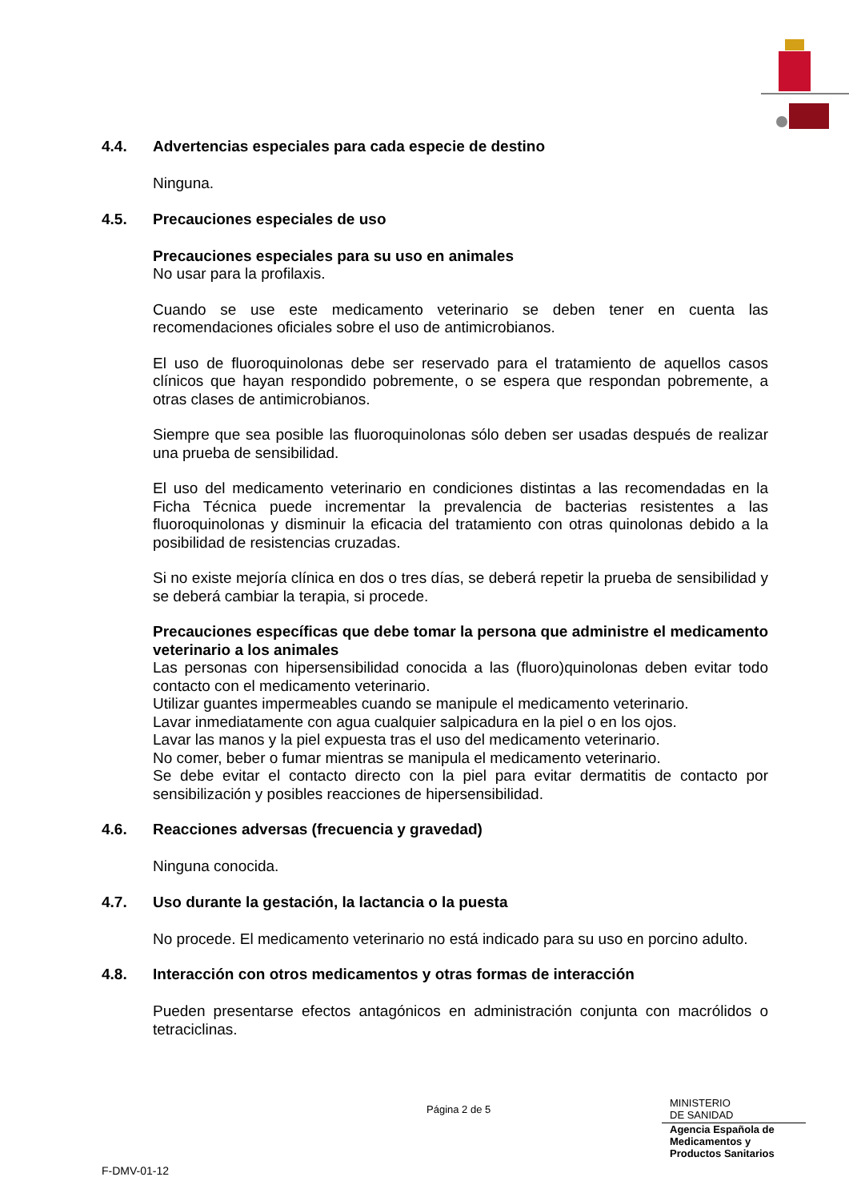4.4. Advertencias especiales para cada especie de destino
Ninguna.
4.5. Precauciones especiales de uso
Precauciones especiales para su uso en animales
No usar para la profilaxis.
Cuando se use este medicamento veterinario se deben tener en cuenta las recomendaciones oficiales sobre el uso de antimicrobianos.
El uso de fluoroquinolonas debe ser reservado para el tratamiento de aquellos casos clínicos que hayan respondido pobremente, o se espera que respondan pobremente, a otras clases de antimicrobianos.
Siempre que sea posible las fluoroquinolonas sólo deben ser usadas después de realizar una prueba de sensibilidad.
El uso del medicamento veterinario en condiciones distintas a las recomendadas en la Ficha Técnica puede incrementar la prevalencia de bacterias resistentes a las fluoroquinolonas y disminuir la eficacia del tratamiento con otras quinolonas debido a la posibilidad de resistencias cruzadas.
Si no existe mejoría clínica en dos o tres días, se deberá repetir la prueba de sensibilidad y se deberá cambiar la terapia, si procede.
Precauciones específicas que debe tomar la persona que administre el medicamento veterinario a los animales
Las personas con hipersensibilidad conocida a las (fluoro)quinolonas deben evitar todo contacto con el medicamento veterinario.
Utilizar guantes impermeables cuando se manipule el medicamento veterinario.
Lavar inmediatamente con agua cualquier salpicadura en la piel o en los ojos.
Lavar las manos y la piel expuesta tras el uso del medicamento veterinario.
No comer, beber o fumar mientras se manipula el medicamento veterinario.
Se debe evitar el contacto directo con la piel para evitar dermatitis de contacto por sensibilización y posibles reacciones de hipersensibilidad.
4.6. Reacciones adversas (frecuencia y gravedad)
Ninguna conocida.
4.7. Uso durante la gestación, la lactancia o la puesta
No procede. El medicamento veterinario no está indicado para su uso en porcino adulto.
4.8. Interacción con otros medicamentos y otras formas de interacción
Pueden presentarse efectos antagónicos en administración conjunta con macrólidos o tetraciclinas.
Página 2 de 5
MINISTERIO
DE SANIDAD
Agencia Española de
Medicamentos y
Productos Sanitarios
F-DMV-01-12